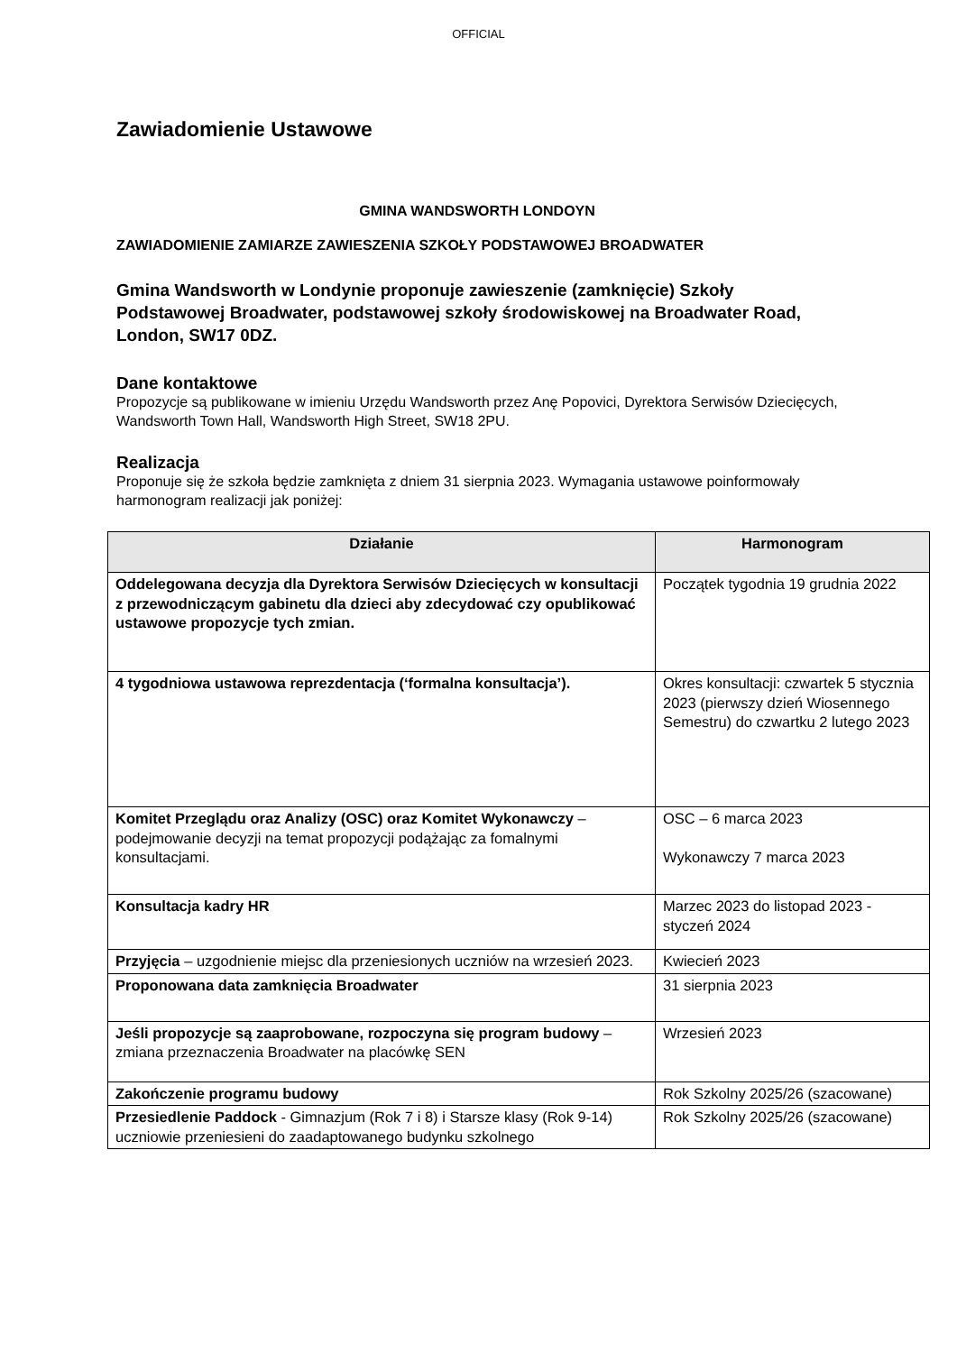OFFICIAL
Zawiadomienie Ustawowe
GMINA WANDSWORTH LONDOYN
ZAWIADOMIENIE ZAMIARZE ZAWIESZENIA SZKOŁY PODSTAWOWEJ BROADWATER
Gmina Wandsworth w Londynie proponuje zawieszenie (zamknięcie) Szkoły Podstawowej Broadwater, podstawowej szkoły środowiskowej na Broadwater Road, London, SW17 0DZ.
Dane kontaktowe
Propozycje są publikowane w imieniu Urzędu Wandsworth przez Anę Popovici, Dyrektora Serwisów Dziecięcych, Wandsworth Town Hall, Wandsworth High Street, SW18 2PU.
Realizacja
Proponuje się że szkoła będzie zamknięta z dniem 31 sierpnia 2023. Wymagania ustawowe poinformowały harmonogram realizacji jak poniżej:
| Działanie | Harmonogram |
| --- | --- |
| Oddelegowana decyzja dla Dyrektora Serwisów Dziecięcych w konsultacji z przewodniczącym gabinetu dla dzieci aby zdecydować czy opublikować ustawowe propozycje tych zmian. | Początek tygodnia 19 grudnia 2022 |
| 4 tygodniowa ustawowa reprezdentacja (‘formalna konsultacja’). | Okres konsultacji: czwartek 5 stycznia 2023 (pierwszy dzień Wiosennego Semestru) do czwartku 2 lutego 2023 |
| Komitet Przeglądu oraz Analizy (OSC) oraz Komitet Wykonawczy – podejmowanie decyzji na temat propozycji podążając za fomalnymi konsultacjami. | OSC – 6 marca 2023 Wykonawczy 7 marca 2023 |
| Konsultacja kadry HR | Marzec 2023 do listopad 2023 - styczeń 2024 |
| Przyjęcia – uzgodnienie miejsc dla przeniesionych uczniów na wrzesień 2023. | Kwiecień 2023 |
| Proponowana data zamknięcia Broadwater | 31 sierpnia 2023 |
| Jeśli propozycje są zaaprobowane, rozpoczyna się program budowy – zmiana przeznaczenia Broadwater na placówkę SEN | Wrzesień 2023 |
| Zakończenie programu budowy | Rok Szkolny 2025/26 (szacowane) |
| Przesiedlenie Paddock - Gimnazjum (Rok 7 i 8) i Starsze klasy (Rok 9-14) uczniowie przeniesieni do zaadaptowanego budynku szkolnego | Rok Szkolny 2025/26 (szacowane) |